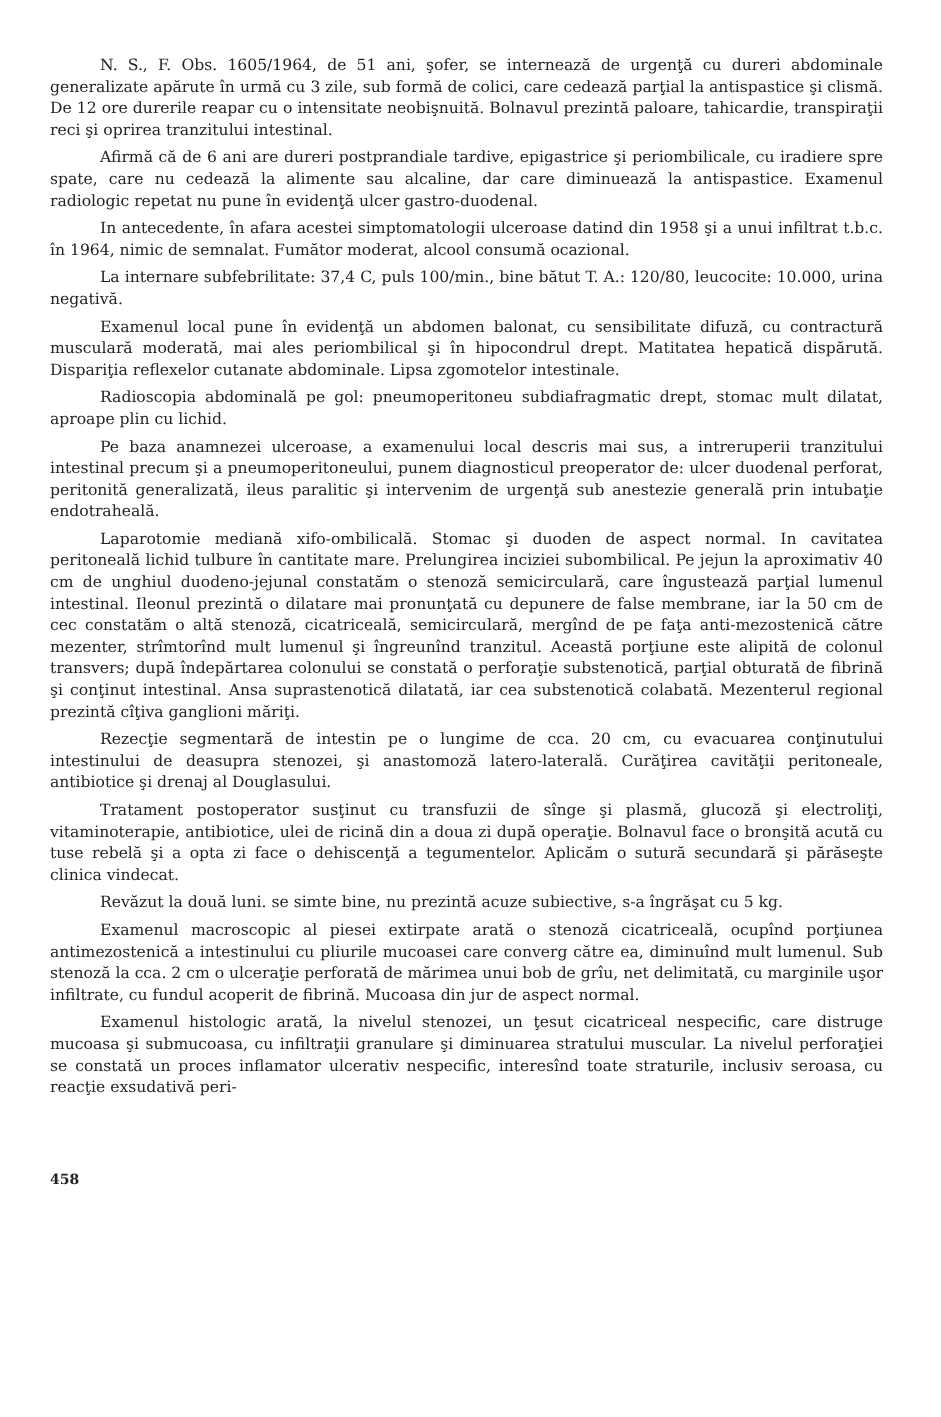N. S., F. Obs. 1605/1964, de 51 ani, şofer, se internează de urgenţă cu dureri abdominale generalizate apărute în urmă cu 3 zile, sub formă de colici, care cedează parţial la antispastice şi clismă. De 12 ore durerile reapar cu o intensitate neobişnuită. Bolnavul prezintă paloare, tahicardie, transpiraţii reci şi oprirea tranzitului intestinal.
Afirmă că de 6 ani are dureri postprandiale tardive, epigastrice şi periombilicale, cu iradiere spre spate, care nu cedează la alimente sau alcaline, dar care diminuează la antispastice. Examenul radiologic repetat nu pune în evidenţă ulcer gastro-duodenal.
In antecedente, în afara acestei simptomatologii ulceroase datind din 1958 şi a unui infiltrat t.b.c. în 1964, nimic de semnalat. Fumător moderat, alcool consumă ocazional.
La internare subfebrilitate: 37,4 C, puls 100/min., bine bătut T. A.: 120/80, leucocite: 10.000, urina negativă.
Examenul local pune în evidenţă un abdomen balonat, cu sensibilitate difuză, cu contractură musculară moderată, mai ales periombilical şi în hipocondrul drept. Matitatea hepatică dispărută. Dispariţia reflexelor cutanate abdominale. Lipsa zgomotelor intestinale.
Radioscopia abdominală pe gol: pneumoperitoneu subdiafragmatic drept, stomac mult dilatat, aproape plin cu lichid.
Pe baza anamnezei ulceroase, a examenului local descris mai sus, a intreruperii tranzitului intestinal precum şi a pneumoperitoneului, punem diagnosticul preoperator de: ulcer duodenal perforat, peritonită generalizată, ileus paralitic şi intervenim de urgenţă sub anestezie generală prin intubaţie endotraheală.
Laparotomie mediană xifo-ombilicală. Stomac şi duoden de aspect normal. In cavitatea peritoneală lichid tulbure în cantitate mare. Prelungirea inciziei subombilical. Pe jejun la aproximativ 40 cm de unghiul duodeno-jejunal constatăm o stenoză semicirculară, care îngustează parţial lumenul intestinal. Ileonul prezintă o dilatare mai pronunţată cu depunere de false membrane, iar la 50 cm de cec constatăm o altă stenoză, cicatriceală, semicirculară, mergînd de pe faţa anti-mezostenică către mezenter, strîmtorînd mult lumenul şi îngreunînd tranzitul. Această porţiune este alipită de colonul transvers; după îndepărtarea colonului se constată o perforaţie substenotică, parţial obturată de fibrină şi conţinut intestinal. Ansa suprastenotică dilatată, iar cea substenotică colabată. Mezenterul regional prezintă cîţiva ganglioni măriţi.
Rezecţie segmentară de intestin pe o lungime de cca. 20 cm, cu evacuarea conţinutului intestinului de deasupra stenozei, şi anastomoză latero-laterală. Curăţirea cavităţii peritoneale, antibiotice şi drenaj al Douglasului.
Tratament postoperator susţinut cu transfuzii de sînge şi plasmă, glucoză şi electroliţi, vitaminoterapie, antibiotice, ulei de ricină din a doua zi după operaţie. Bolnavul face o bronşită acută cu tuse rebelă şi a opta zi face o dehiscenţă a tegumentelor. Aplicăm o sutură secundară şi părăseşte clinica vindecat.
Revăzut la două luni. se simte bine, nu prezintă acuze subiective, s-a îngrăşat cu 5 kg.
Examenul macroscopic al piesei extirpate arată o stenoză cicatriceală, ocupînd porţiunea antimezostenică a intestinului cu pliurile mucoasei care converg către ea, diminuînd mult lumenul. Sub stenoză la cca. 2 cm o ulceraţie perforată de mărimea unui bob de grîu, net delimitată, cu marginile uşor infiltrate, cu fundul acoperit de fibrină. Mucoasa din jur de aspect normal.
Examenul histologic arată, la nivelul stenozei, un ţesut cicatriceal nespecific, care distruge mucoasa şi submucoasa, cu infiltraţii granulare şi diminuarea stratului muscular. La nivelul perforaţiei se constată un proces inflamator ulcerativ nespecific, interesînd toate straturile, inclusiv seroasa, cu reacţie exsudativă peri-
458